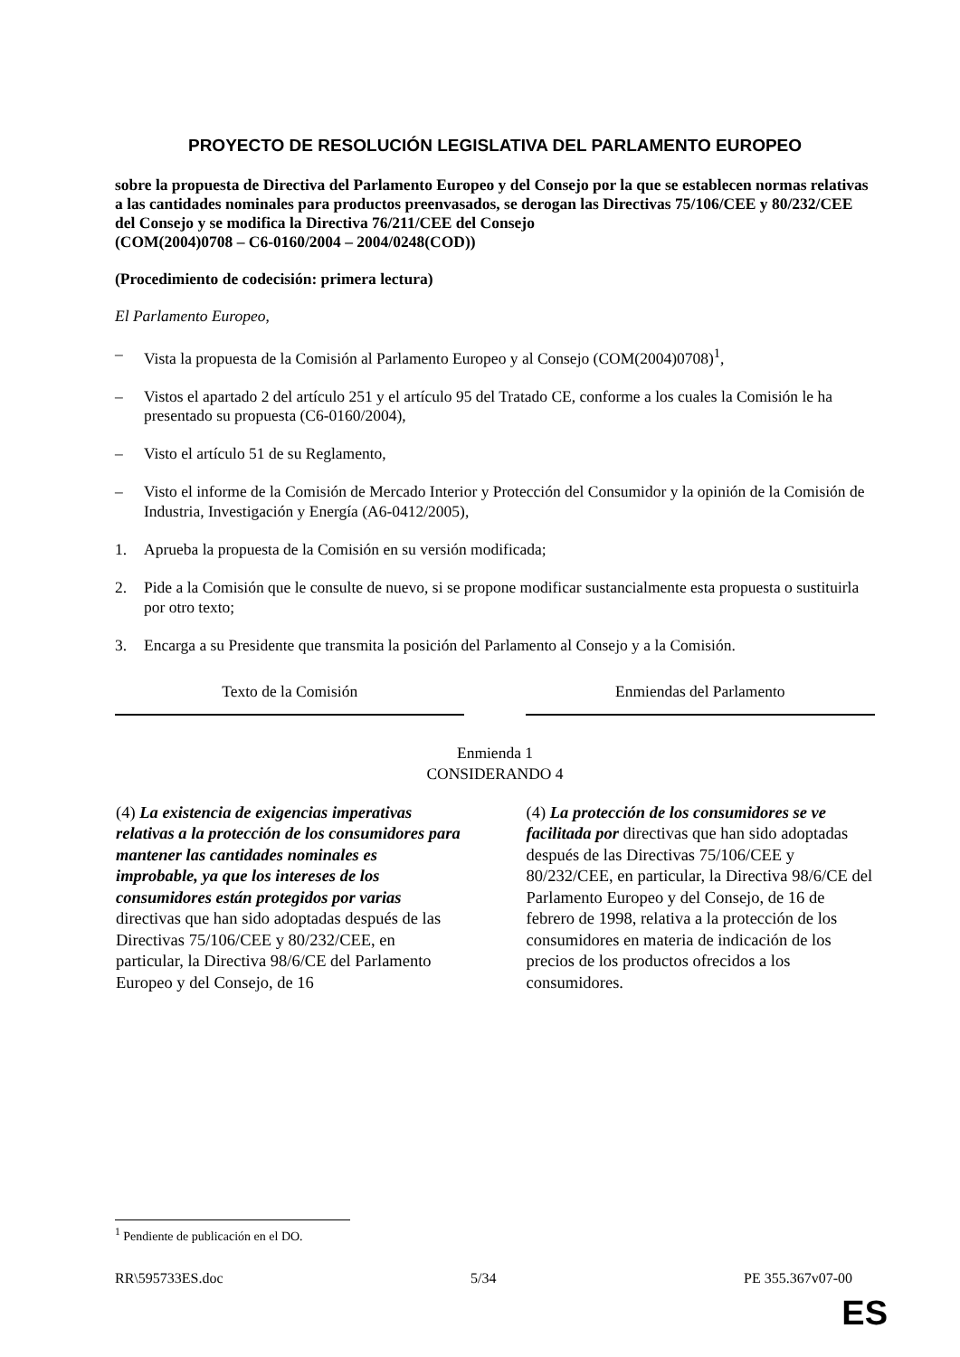PROYECTO DE RESOLUCIÓN LEGISLATIVA DEL PARLAMENTO EUROPEO
sobre la propuesta de Directiva del Parlamento Europeo y del Consejo por la que se establecen normas relativas a las cantidades nominales para productos preenvasados, se derogan las Directivas 75/106/CEE y 80/232/CEE del Consejo y se modifica la Directiva 76/211/CEE del Consejo
(COM(2004)0708 – C6-0160/2004 – 2004/0248(COD))
(Procedimiento de codecisión: primera lectura)
El Parlamento Europeo,
– Vista la propuesta de la Comisión al Parlamento Europeo y al Consejo (COM(2004)0708)<sup>1</sup>,
– Vistos el apartado 2 del artículo 251 y el artículo 95 del Tratado CE, conforme a los cuales la Comisión le ha presentado su propuesta (C6-0160/2004),
– Visto el artículo 51 de su Reglamento,
– Visto el informe de la Comisión de Mercado Interior y Protección del Consumidor y la opinión de la Comisión de Industria, Investigación y Energía (A6-0412/2005),
1. Aprueba la propuesta de la Comisión en su versión modificada;
2. Pide a la Comisión que le consulte de nuevo, si se propone modificar sustancialmente esta propuesta o sustituirla por otro texto;
3. Encarga a su Presidente que transmita la posición del Parlamento al Consejo y a la Comisión.
| Texto de la Comisión | | Enmiendas del Parlamento |
| --- | --- | --- |
| Enmienda 1 CONSIDERANDO 4 | | |
| (4) La existencia de exigencias imperativas relativas a la protección de los consumidores para mantener las cantidades nominales es improbable, ya que los intereses de los consumidores están protegidos por varias directivas que han sido adoptadas después de las Directivas 75/106/CEE y 80/232/CEE, en particular, la Directiva 98/6/CE del Parlamento Europeo y del Consejo, de 16 | | (4) La protección de los consumidores se ve facilitada por directivas que han sido adoptadas después de las Directivas 75/106/CEE y 80/232/CEE, en particular, la Directiva 98/6/CE del Parlamento Europeo y del Consejo, de 16 de febrero de 1998, relativa a la protección de los consumidores en materia de indicación de los precios de los productos ofrecidos a los consumidores. |
<sup>1</sup> Pendiente de publicación en el DO.
RR\595733ES.doc 5/34 PE 355.367v07-00
ES